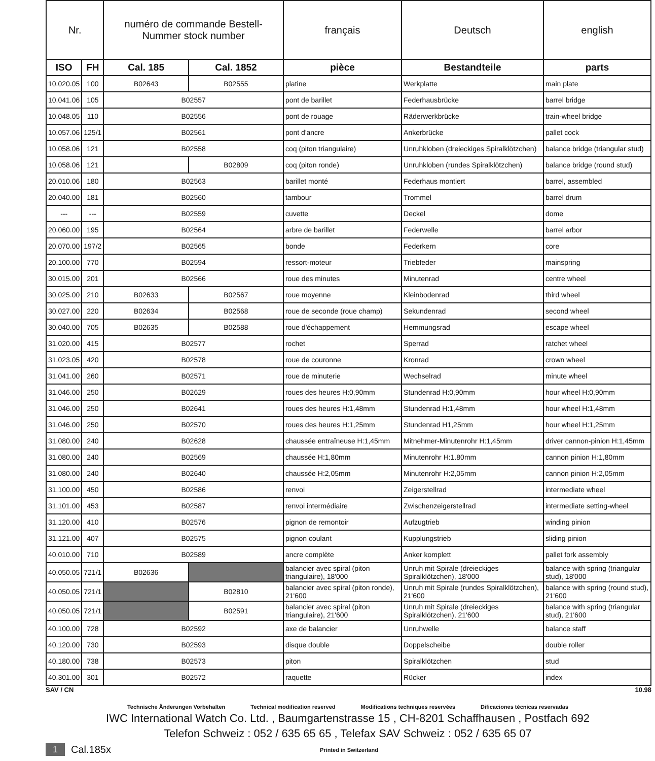| Nr. | | numéro de commande Bestell-Nummer stock number | | français | Deutsch | english |
| --- | --- | --- | --- | --- | --- | --- |
| ISO | FH | Cal. 185 | Cal. 1852 | pièce | Bestandteile | parts |
| 10.020.05 | 100 | B02643 | B02555 | platine | Werkplatte | main plate |
| 10.041.06 | 105 | B02557 | | pont de barillet | Federhausbrücke | barrel bridge |
| 10.048.05 | 110 | B02556 | | pont de rouage | Räderwerkbrücke | train-wheel bridge |
| 10.057.06 | 125/1 | B02561 | | pont d'ancre | Ankerbrücke | pallet cock |
| 10.058.06 | 121 | B02558 | | coq (piton triangulaire) | Unruhkloben (dreieckiges Spiralklötzchen) | balance bridge (triangular stud) |
| 10.058.06 | 121 | | B02809 | coq (piton ronde) | Unruhkloben (rundes Spiralklötzchen) | balance bridge (round stud) |
| 20.010.06 | 180 | B02563 | | barillet monté | Federhaus montiert | barrel, assembled |
| 20.040.00 | 181 | B02560 | | tambour | Trommel | barrel drum |
| --- | --- | B02559 | | cuvette | Deckel | dome |
| 20.060.00 | 195 | B02564 | | arbre de barillet | Federwelle | barrel arbor |
| 20.070.00 | 197/2 | B02565 | | bonde | Federkern | core |
| 20.100.00 | 770 | B02594 | | ressort-moteur | Triebfeder | mainspring |
| 30.015.00 | 201 | B02566 | | roue des minutes | Minutenrad | centre wheel |
| 30.025.00 | 210 | B02633 | B02567 | roue moyenne | Kleinbodenrad | third wheel |
| 30.027.00 | 220 | B02634 | B02568 | roue de seconde (roue champ) | Sekundenrad | second wheel |
| 30.040.00 | 705 | B02635 | B02588 | roue d'échappement | Hemmungsrad | escape wheel |
| 31.020.00 | 415 | B02577 | | rochet | Sperrad | ratchet wheel |
| 31.023.05 | 420 | B02578 | | roue de couronne | Kronrad | crown wheel |
| 31.041.00 | 260 | B02571 | | roue de minuterie | Wechselrad | minute wheel |
| 31.046.00 | 250 | B02629 | | roues des heures H:0,90mm | Stundenrad H:0,90mm | hour wheel H:0,90mm |
| 31.046.00 | 250 | B02641 | | roues des heures H:1,48mm | Stundenrad H:1,48mm | hour wheel H:1,48mm |
| 31.046.00 | 250 | B02570 | | roues des heures H:1,25mm | Stundenrad H1,25mm | hour wheel H:1,25mm |
| 31.080.00 | 240 | B02628 | | chaussée entraîneuse H:1,45mm | Mitnehmer-Minutenrohr H:1,45mm | driver cannon-pinion H:1,45mm |
| 31.080.00 | 240 | B02569 | | chaussée H:1,80mm | Minutenrohr H:1.80mm | cannon pinion H:1,80mm |
| 31.080.00 | 240 | B02640 | | chaussée H:2,05mm | Minutenrohr H:2,05mm | cannon pinion H:2,05mm |
| 31.100.00 | 450 | B02586 | | renvoi | Zeigerstellrad | intermediate wheel |
| 31.101.00 | 453 | B02587 | | renvoi intermédiaire | Zwischenzeigerstellrad | intermediate setting-wheel |
| 31.120.00 | 410 | B02576 | | pignon de remontoir | Aufzugtrieb | winding pinion |
| 31.121.00 | 407 | B02575 | | pignon coulant | Kupplungstrieb | sliding pinion |
| 40.010.00 | 710 | B02589 | | ancre complète | Anker komplett | pallet fork assembly |
| 40.050.05 | 721/1 | B02636 | | balancier avec spiral (piton triangulaire), 18'000 | Unruh mit Spirale (dreieckiges Spiralklötzchen), 18'000 | balance with spring (triangular stud), 18'000 |
| 40.050.05 | 721/1 | | B02810 | balancier avec spiral (piton ronde), 21'600 | Unruh mit Spirale (rundes Spiralklötzchen), 21'600 | balance with spring (round stud), 21'600 |
| 40.050.05 | 721/1 | | B02591 | balancier avec spiral (piton triangulaire), 21'600 | Unruh mit Spirale (dreieckiges Spiralklötzchen), 21'600 | balance with spring (triangular stud), 21'600 |
| 40.100.00 | 728 | B02592 | | axe de balancier | Unruhwelle | balance staff |
| 40.120.00 | 730 | B02593 | | disque double | Doppelscheibe | double roller |
| 40.180.00 | 738 | B02573 | | piton | Spiralklötzchen | stud |
| 40.301.00 | 301 | B02572 | | raquette | Rücker | index |
SAV / CN 10.98
Technische Änderungen Vorbehalten Technical modification reserved Modifications techniques reservées Dificaciones técnicas reservadas
IWC International Watch Co. Ltd. , Baumgartenstrasse 15 , CH-8201 Schaffhausen , Postfach 692
Telefon Schweiz : 052 / 635 65 65 , Telefax SAV Schweiz : 052 / 635 65 07
1 Cal.185x Printed in Switzerland